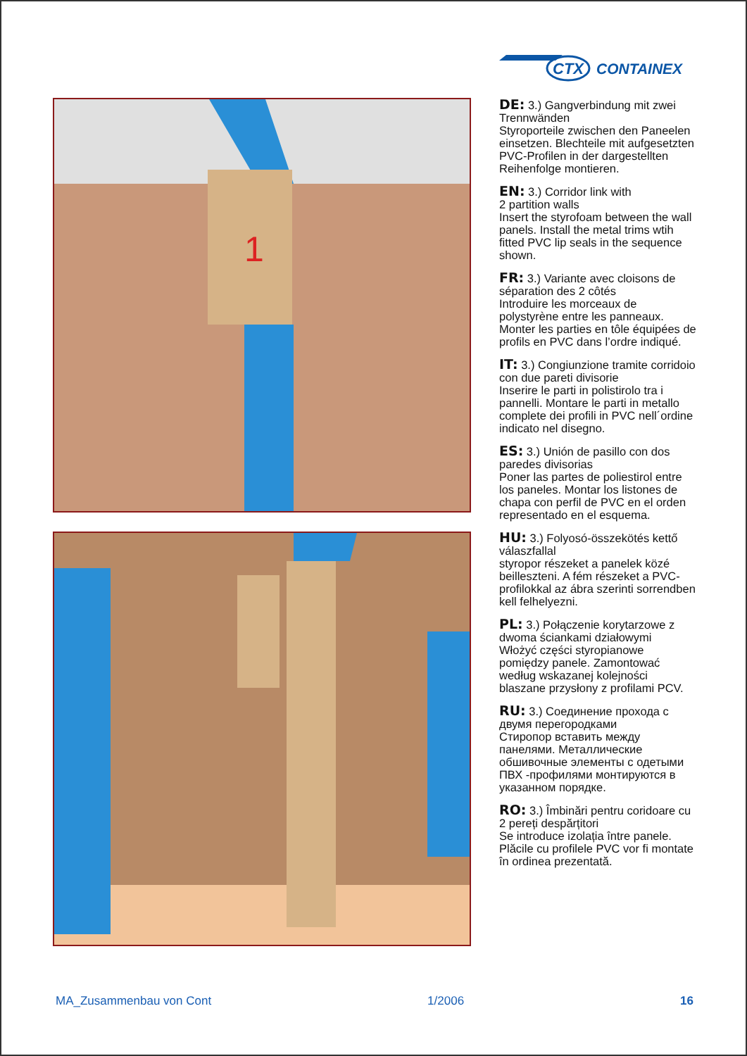CTX
CONTAINEX
1
DE: 3.) Gangverbindung mit zwei Trennwänden
Styroporteile zwischen den Paneelen einsetzen. Blechteile mit aufgesetzten PVC-Profilen in der dargestellten Reihenfolge montieren.
EN: 3.) Corridor link with
2 partition walls
Insert the styrofoam between the wall panels. Install the metal trims wtih fitted PVC lip seals in the sequence shown.
FR: 3.) Variante avec cloisons de séparation des 2 côtés
Introduire les morceaux de polystyrène entre les panneaux. Monter les parties en tôle équipées de profils en PVC dans l’ordre indiqué.
IT: 3.) Congiunzione tramite corridoio con due pareti divisorie
Inserire le parti in polistirolo tra i pannelli. Montare le parti in metallo complete dei profili in PVC nell´ordine indicato nel disegno.
ES: 3.) Unión de pasillo con dos paredes divisorias
Poner las partes de poliestirol entre los paneles. Montar los listones de chapa con perfil de PVC en el orden representado en el esquema.
HU: 3.) Folyosó-összekötés kettő válaszfallal
styropor részeket a panelek közé beilleszteni. A fém részeket a PVC-profilokkal az ábra szerinti sorrendben kell felhelyezni.
PL: 3.) Połączenie korytarzowe z dwoma ściankami działowymi
Włożyć części styropianowe pomiędzy panele. Zamontować według wskazanej kolejności blaszane przysłony z profilami PCV.
RU: 3.) Соединение прохода с двумя перегородками
Стиропор вставить между панелями. Металлические обшивочные элементы с одетыми ПВХ -профилями монтируются в указанном порядке.
RO: 3.) Îmbinări pentru coridoare cu 2 pereți despărțitori
Se introduce izolația între panele. Plăcile cu profilele PVC vor fi montate în ordinea prezentată.
MA_Zusammenbau von Cont 1/2006 16